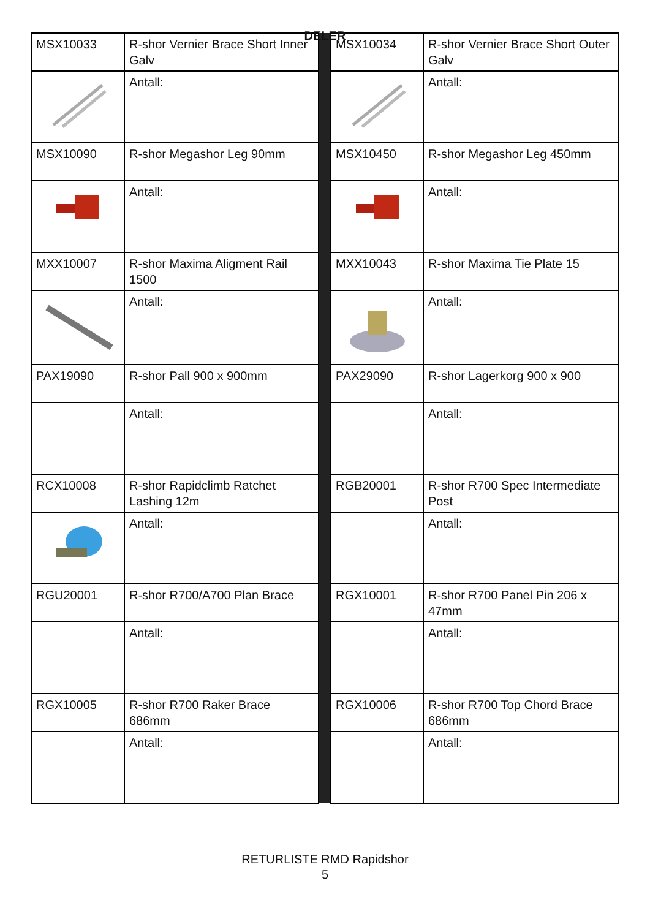DELER
| MSX10033 | R-shor Vernier Brace Short Inner Galv | | MSX10034 | R-shor Vernier Brace Short Outer Galv |
| | Antall: | | | Antall: |
| MSX10090 | R-shor Megashor Leg 90mm | | MSX10450 | R-shor Megashor Leg 450mm |
| | Antall: | | | Antall: |
| MXX10007 | R-shor Maxima Aligment Rail 1500 | | MXX10043 | R-shor Maxima Tie Plate 15 |
| | Antall: | | | Antall: |
| PAX19090 | R-shor Pall 900 x 900mm | | PAX29090 | R-shor Lagerkorg 900 x 900 |
| | Antall: | | | Antall: |
| RCX10008 | R-shor Rapidclimb Ratchet Lashing 12m | | RGB20001 | R-shor R700 Spec Intermediate Post |
| | Antall: | | | Antall: |
| RGU20001 | R-shor R700/A700 Plan Brace | | RGX10001 | R-shor R700 Panel Pin 206 x 47mm |
| | Antall: | | | Antall: |
| RGX10005 | R-shor R700 Raker Brace 686mm | | RGX10006 | R-shor R700 Top Chord Brace 686mm |
| | Antall: | | | Antall: |
RETURLISTE RMD Rapidshor
5